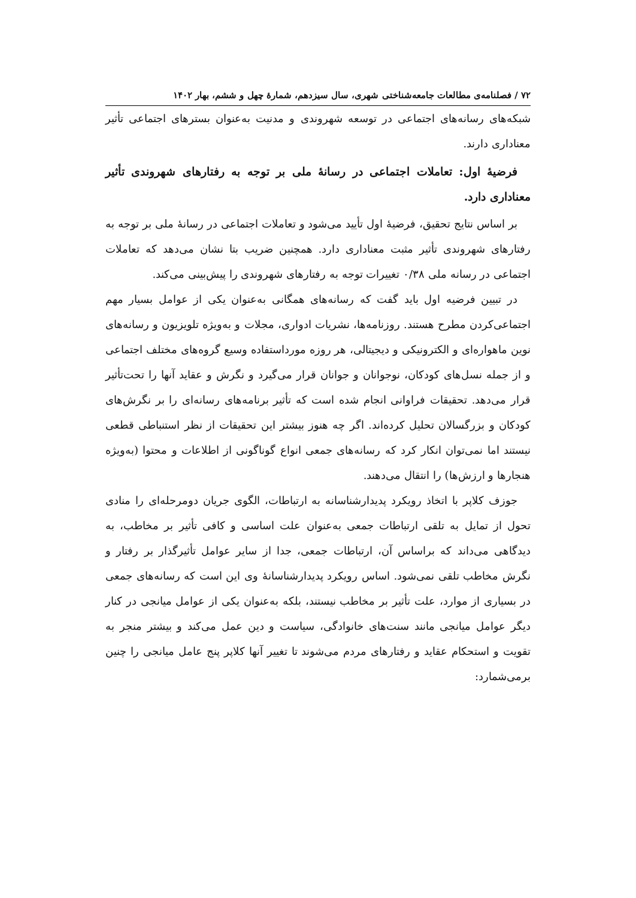۷۲ / فصلنامه‌ی مطالعات جامعه‌شناختی شهری، سال سیزدهم، شمارهٔ چهل و ششم، بهار ۱۴۰۲
شبکه‌های رسانه‌های اجتماعی در توسعه شهروندی و مدنیت به‌عنوان بسترهای اجتماعی تأثیر معناداری دارند.
فرضیهٔ اول: تعاملات اجتماعی در رسانهٔ ملی بر توجه به رفتارهای شهروندی تأثیر معناداری دارد.
بر اساس نتایج تحقیق، فرضیهٔ اول تأیید می‌شود و تعاملات اجتماعی در رسانهٔ ملی بر توجه به رفتارهای شهروندی تأثیر مثبت معناداری دارد. همچنین ضریب بتا نشان می‌دهد که تعاملات اجتماعی در رسانه ملی ۰/۳۸ تغییرات توجه به رفتارهای شهروندی را پیش‌بینی می‌کند.
در تبیین فرضیه اول باید گفت که رسانه‌های همگانی به‌عنوان یکی از عوامل بسیار مهم اجتماعی‌کردن مطرح هستند. روزنامه‌ها، نشریات ادواری، مجلات و به‌ویژه تلویزیون و رسانه‌های نوین ماهواره‌ای و الکترونیکی و دیجیتالی، هر روزه مورداستفاده وسیع گروه‌های مختلف اجتماعی و از جمله نسل‌های کودکان، نوجوانان و جوانان قرار می‌گیرد و نگرش و عقاید آنها را تحت‌تأثیر قرار می‌دهد. تحقیقات فراوانی انجام شده است که تأثیر برنامه‌های رسانه‌ای را بر نگرش‌های کودکان و بزرگسالان تحلیل کرده‌اند. اگر چه هنوز بیشتر این تحقیقات از نظر استنباطی قطعی نیستند اما نمی‌توان انکار کرد که رسانه‌های جمعی انواع گوناگونی از اطلاعات و محتوا (به‌ویژه هنجارها و ارزش‌ها) را انتقال می‌دهند.
جوزف کلاپر با اتخاذ رویکرد پدیدارشناسانه به ارتباطات، الگوی جریان دومرحله‌ای را منادی تحول از تمایل به تلقی ارتباطات جمعی به‌عنوان علت اساسی و کافی تأثیر بر مخاطب، به دیدگاهی می‌داند که براساس آن، ارتباطات جمعی، جدا از سایر عوامل تأثیرگذار بر رفتار و نگرش مخاطب تلقی نمی‌شود. اساس رویکرد پدیدارشناسانهٔ وی این است که رسانه‌های جمعی در بسیاری از موارد، علت تأثیر بر مخاطب نیستند، بلکه به‌عنوان یکی از عوامل میانجی در کنار دیگر عوامل میانجی مانند سنت‌های خانوادگی، سیاست و دین عمل می‌کند و بیشتر منجر به تقویت و استحکام عقاید و رفتارهای مردم می‌شوند تا تغییر آنها کلاپر پنج عامل میانجی را چنین برمی‌شمارد: